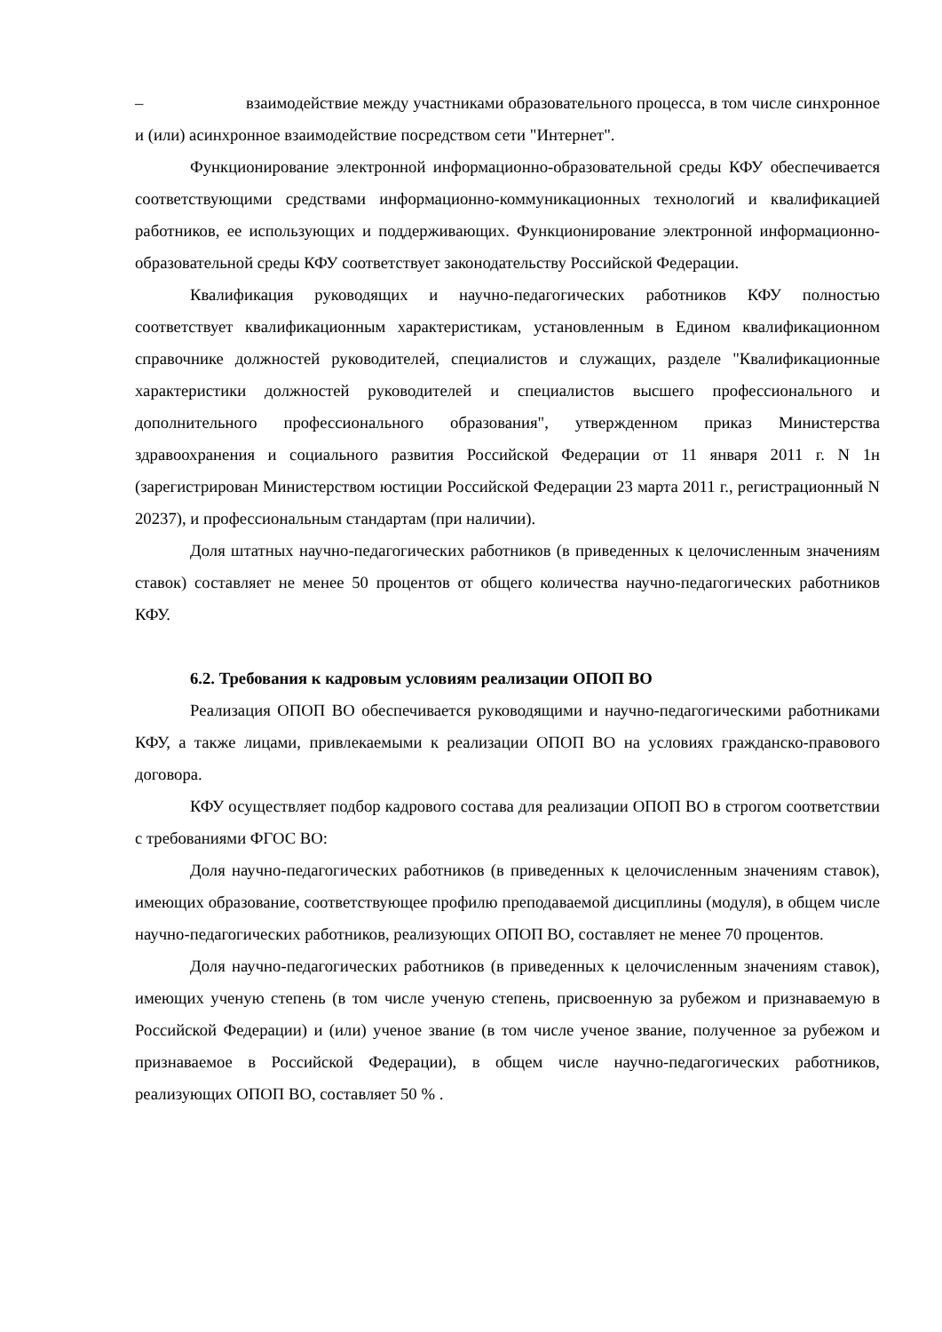– взаимодействие между участниками образовательного процесса, в том числе синхронное и (или) асинхронное взаимодействие посредством сети "Интернет".
Функционирование электронной информационно-образовательной среды КФУ обеспечивается соответствующими средствами информационно-коммуникационных технологий и квалификацией работников, ее использующих и поддерживающих. Функционирование электронной информационно-образовательной среды КФУ соответствует законодательству Российской Федерации.
Квалификация руководящих и научно-педагогических работников КФУ полностью соответствует квалификационным характеристикам, установленным в Едином квалификационном справочнике должностей руководителей, специалистов и служащих, разделе "Квалификационные характеристики должностей руководителей и специалистов высшего профессионального и дополнительного профессионального образования", утвержденном приказ Министерства здравоохранения и социального развития Российской Федерации от 11 января 2011 г. N 1н (зарегистрирован Министерством юстиции Российской Федерации 23 марта 2011 г., регистрационный N 20237), и профессиональным стандартам (при наличии).
Доля штатных научно-педагогических работников (в приведенных к целочисленным значениям ставок) составляет не менее 50 процентов от общего количества научно-педагогических работников КФУ.
6.2. Требования к кадровым условиям реализации ОПОП ВО
Реализация ОПОП ВО обеспечивается руководящими и научно-педагогическими работниками КФУ, а также лицами, привлекаемыми к реализации ОПОП ВО на условиях гражданско-правового договора.
КФУ осуществляет подбор кадрового состава для реализации ОПОП ВО в строгом соответствии с требованиями ФГОС ВО:
Доля научно-педагогических работников (в приведенных к целочисленным значениям ставок), имеющих образование, соответствующее профилю преподаваемой дисциплины (модуля), в общем числе научно-педагогических работников, реализующих ОПОП ВО, составляет не менее 70 процентов.
Доля научно-педагогических работников (в приведенных к целочисленным значениям ставок), имеющих ученую степень (в том числе ученую степень, присвоенную за рубежом и признаваемую в Российской Федерации) и (или) ученое звание (в том числе ученое звание, полученное за рубежом и признаваемое в Российской Федерации), в общем числе научно-педагогических работников, реализующих ОПОП ВО, составляет 50 % .